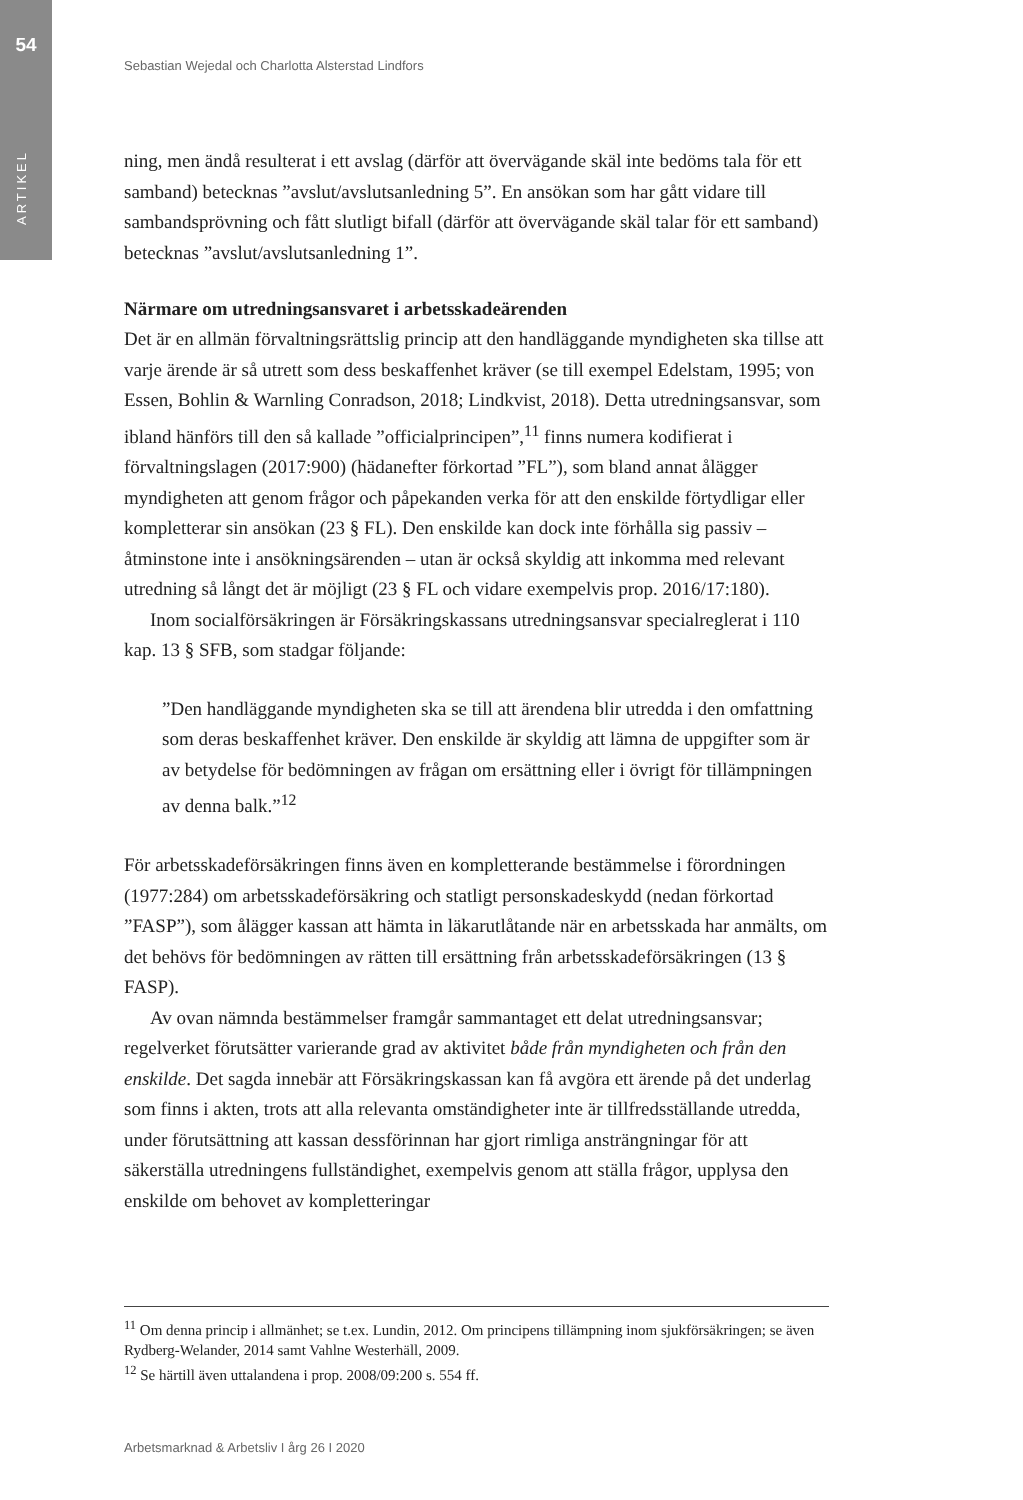54
ARTIKEL
Sebastian Wejedal och Charlotta Alsterstad Lindfors
ning, men ändå resulterat i ett avslag (därför att övervägande skäl inte bedöms tala för ett samband) betecknas ”avslut/avslutsanledning 5”. En ansökan som har gått vidare till sambandsprövning och fått slutligt bifall (därför att övervägande skäl talar för ett samband) betecknas ”avslut/avslutsanledning 1”.
Närmare om utredningsansvaret i arbetsskadeärenden
Det är en allmän förvaltningsrättslig princip att den handläggande myndigheten ska tillse att varje ärende är så utrett som dess beskaffenhet kräver (se till exempel Edelstam, 1995; von Essen, Bohlin & Warnling Conradson, 2018; Lindkvist, 2018). Detta utredningsansvar, som ibland hänförs till den så kallade ”officialprincipen”,<sup>11</sup> finns numera kodifierat i förvaltningslagen (2017:900) (hädanefter förkortad ”FL”), som bland annat ålägger myndigheten att genom frågor och påpekanden verka för att den enskilde förtydligar eller kompletterar sin ansökan (23 § FL). Den enskilde kan dock inte förhålla sig passiv – åtminstone inte i ansökningsärenden – utan är också skyldig att inkomma med relevant utredning så långt det är möjligt (23 § FL och vidare exempelvis prop. 2016/17:180).
Inom socialförsäkringen är Försäkringskassans utredningsansvar specialreglerat i 110 kap. 13 § SFB, som stadgar följande:
”Den handläggande myndigheten ska se till att ärendena blir utredda i den omfattning som deras beskaffenhet kräver. Den enskilde är skyldig att lämna de uppgifter som är av betydelse för bedömningen av frågan om ersättning eller i övrigt för tillämpningen av denna balk.”<sup>12</sup>
För arbetsskadeförsäkringen finns även en kompletterande bestämmelse i förordningen (1977:284) om arbetsskadeförsäkring och statligt personskadeskydd (nedan förkortad ”FASP”), som ålägger kassan att hämta in läkarutlåtande när en arbetsskada har anmälts, om det behövs för bedömningen av rätten till ersättning från arbetsskadeförsäkringen (13 § FASP).
Av ovan nämnda bestämmelser framgår sammantaget ett delat utredningsansvar; regelverket förutsätter varierande grad av aktivitet både från myndigheten och från den enskilde. Det sagda innebär att Försäkringskassan kan få avgöra ett ärende på det underlag som finns i akten, trots att alla relevanta omständigheter inte är tillfredsställande utredda, under förutsättning att kassan dessförinnan har gjort rimliga ansträngningar för att säkerställa utredningens fullständighet, exempelvis genom att ställa frågor, upplysa den enskilde om behovet av kompletteringar
<sup>11</sup> Om denna princip i allmänhet; se t.ex. Lundin, 2012. Om principens tillämpning inom sjukförsäkringen; se även Rydberg-Welander, 2014 samt Vahlne Westerhäll, 2009.
<sup>12</sup> Se härtill även uttalandena i prop. 2008/09:200 s. 554 ff.
Arbetsmarknad & Arbetsliv I årg 26 I 2020